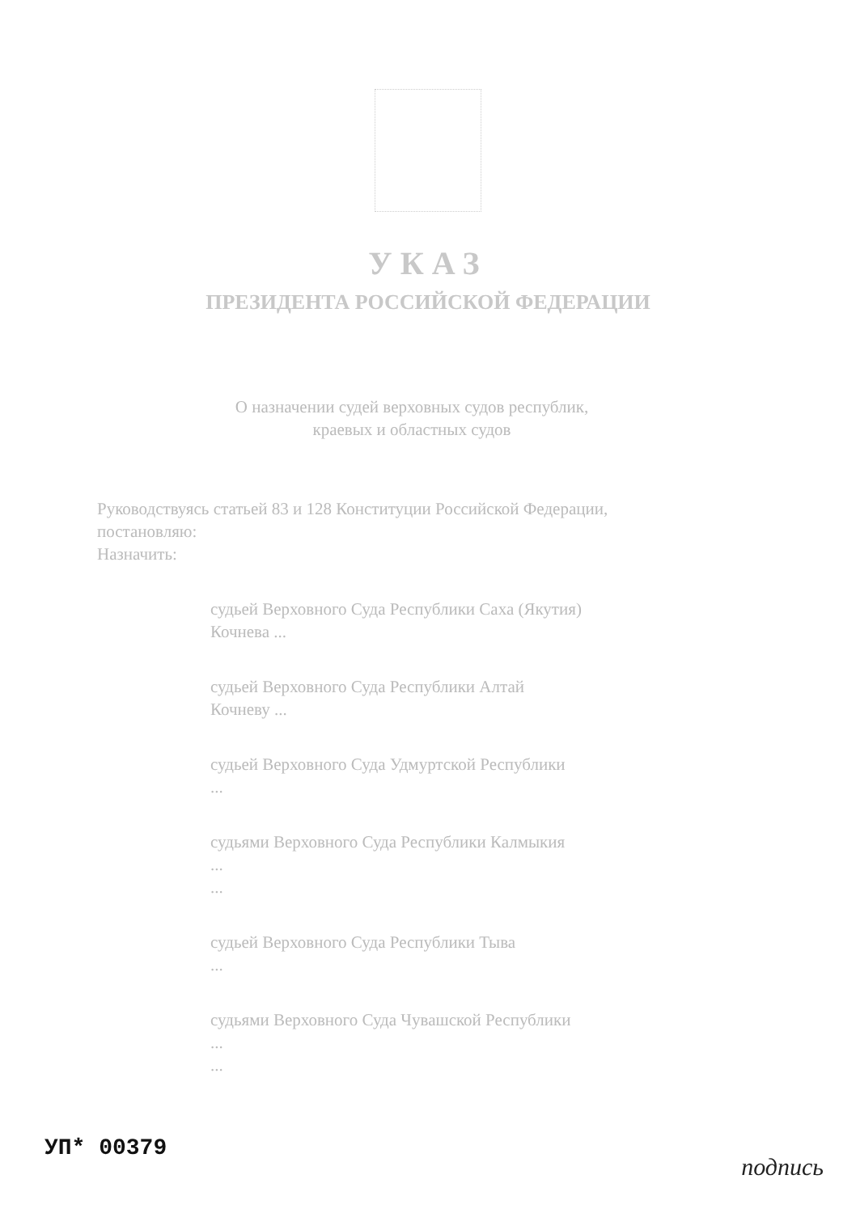УКАЗ
ПРЕЗИДЕНТА РОССИЙСКОЙ ФЕДЕРАЦИИ
О назначении судей верховных судов республик, краевых и областных судов
Руководствуясь статьей 83 и 128 Конституции Российской Федерации, постановляю:
Назначить:
судьей Верховного Суда Республики Саха (Якутия)
Кочнева ...
судьей Верховного Суда Республики Алтай
Кочневу ...
судьей Верховного Суда Удмуртской Республики
...
судьями Верховного Суда Республики Калмыкия
...
...
судьей Верховного Суда Республики Тыва
...
судьями Верховного Суда Чувашской Республики
...
...
УП* 00379
подпись